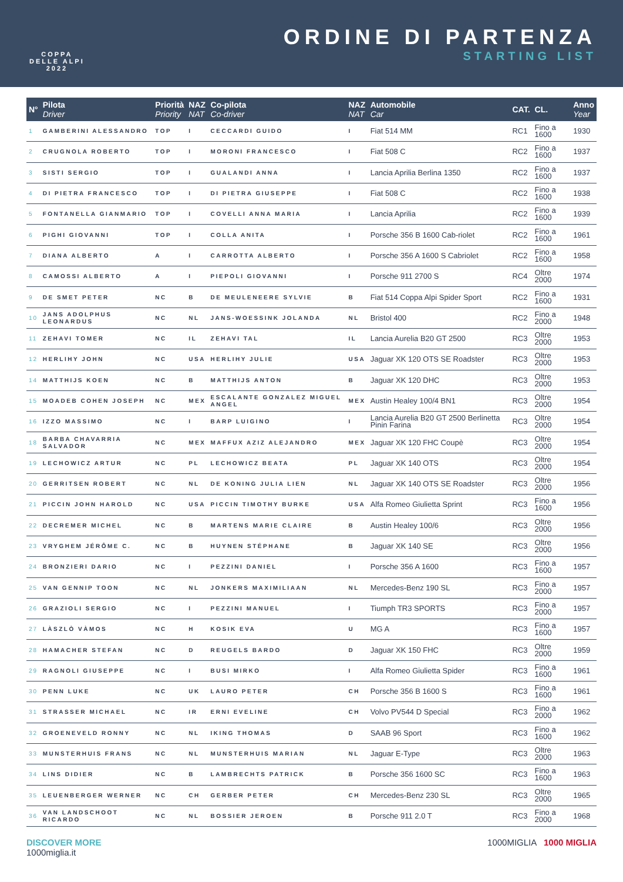COPPA
DELLE ALPI
2022
ORDINE DI PARTENZA
STARTING LIST
| N° | Pilota Driver | Priorità Priority | NAZ NAT | Co-pilota Co-driver | NAZ NAT | Automobile Car | CAT. | CL. | Anno Year |
| --- | --- | --- | --- | --- | --- | --- | --- | --- | --- |
| 1 | GAMBERINI ALESSANDRO | TOP | I | CECCARDI GUIDO | I | Fiat 514 MM | RC1 | Fino a 1600 | 1930 |
| 2 | CRUGNOLA ROBERTO | TOP | I | MORONI FRANCESCO | I | Fiat 508 C | RC2 | Fino a 1600 | 1937 |
| 3 | SISTI SERGIO | TOP | I | GUALANDI ANNA | I | Lancia Aprilia Berlina 1350 | RC2 | Fino a 1600 | 1937 |
| 4 | DI PIETRA FRANCESCO | TOP | I | DI PIETRA GIUSEPPE | I | Fiat 508 C | RC2 | Fino a 1600 | 1938 |
| 5 | FONTANELLA GIANMARIO | TOP | I | COVELLI ANNA MARIA | I | Lancia Aprilia | RC2 | Fino a 1600 | 1939 |
| 6 | PIGHI GIOVANNI | TOP | I | COLLA ANITA | I | Porsche 356 B 1600 Cab-riolet | RC2 | Fino a 1600 | 1961 |
| 7 | DIANA ALBERTO | A | I | CARROTTA ALBERTO | I | Porsche 356 A 1600 S Cabriolet | RC2 | Fino a 1600 | 1958 |
| 8 | CAMOSSI ALBERTO | A | I | PIEPOLI GIOVANNI | I | Porsche 911 2700 S | RC4 | Oltre 2000 | 1974 |
| 9 | DE SMET PETER | NC | B | DE MEULENEERE SYLVIE | B | Fiat 514 Coppa Alpi Spider Sport | RC2 | Fino a 1600 | 1931 |
| 10 | JANS ADOLPHUS LEONARDUS | NC | NL | JANS-WOESSINK JOLANDA | NL | Bristol 400 | RC2 | Fino a 2000 | 1948 |
| 11 | ZEHAVI TOMER | NC | IL | ZEHAVI TAL | IL | Lancia Aurelia B20 GT 2500 | RC3 | Oltre 2000 | 1953 |
| 12 | HERLIHY JOHN | NC | USA | HERLIHY JULIE | USA | Jaguar XK 120 OTS SE Roadster | RC3 | Oltre 2000 | 1953 |
| 14 | MATTHIJS KOEN | NC | B | MATTHIJS ANTON | B | Jaguar XK 120 DHC | RC3 | Oltre 2000 | 1953 |
| 15 | MOADEB COHEN JOSEPH | NC | MEX | ESCALANTE GONZALEZ MIGUEL ANGEL | MEX | Austin Healey 100/4 BN1 | RC3 | Oltre 2000 | 1954 |
| 16 | IZZO MASSIMO | NC | I | BARP LUIGINO | I | Lancia Aurelia B20 GT 2500 Berlinetta Pinin Farina | RC3 | Oltre 2000 | 1954 |
| 18 | BARBA CHAVARRIA SALVADOR | NC | MEX | MAFFUX AZIZ ALEJANDRO | MEX | Jaguar XK 120 FHC Coupè | RC3 | Oltre 2000 | 1954 |
| 19 | LECHOWICZ ARTUR | NC | PL | LECHOWICZ BEATA | PL | Jaguar XK 140 OTS | RC3 | Oltre 2000 | 1954 |
| 20 | GERRITSEN ROBERT | NC | NL | DE KONING JULIA LIEN | NL | Jaguar XK 140 OTS SE Roadster | RC3 | Oltre 2000 | 1956 |
| 21 | PICCIN JOHN HAROLD | NC | USA | PICCIN TIMOTHY BURKE | USA | Alfa Romeo Giulietta Sprint | RC3 | Fino a 1600 | 1956 |
| 22 | DECREMER MICHEL | NC | B | MARTENS MARIE CLAIRE | B | Austin Healey 100/6 | RC3 | Oltre 2000 | 1956 |
| 23 | VRYGHEM JÉRÔME C. | NC | B | HUYNEN STÉPHANE | B | Jaguar XK 140 SE | RC3 | Oltre 2000 | 1956 |
| 24 | BRONZIERI DARIO | NC | I | PEZZINI DANIEL | I | Porsche 356 A 1600 | RC3 | Fino a 1600 | 1957 |
| 25 | VAN GENNIP TOON | NC | NL | JONKERS MAXIMILIAAN | NL | Mercedes-Benz 190 SL | RC3 | Fino a 2000 | 1957 |
| 26 | GRAZIOLI SERGIO | NC | I | PEZZINI MANUEL | I | Tiumph TR3 SPORTS | RC3 | Fino a 2000 | 1957 |
| 27 | LÀSZLÒ VÀMOS | NC | H | KOSIK EVA | U | MG A | RC3 | Fino a 1600 | 1957 |
| 28 | HAMACHER STEFAN | NC | D | REUGELS BARDO | D | Jaguar XK 150 FHC | RC3 | Oltre 2000 | 1959 |
| 29 | RAGNOLI GIUSEPPE | NC | I | BUSI MIRKO | I | Alfa Romeo Giulietta Spider | RC3 | Fino a 1600 | 1961 |
| 30 | PENN LUKE | NC | UK | LAURO PETER | CH | Porsche 356 B 1600 S | RC3 | Fino a 1600 | 1961 |
| 31 | STRASSER MICHAEL | NC | IR | ERNI EVELINE | CH | Volvo PV544 D Special | RC3 | Fino a 2000 | 1962 |
| 32 | GROENEVELD RONNY | NC | NL | IKING THOMAS | D | SAAB 96 Sport | RC3 | Fino a 1600 | 1962 |
| 33 | MUNSTERHUIS FRANS | NC | NL | MUNSTERHUIS MARIAN | NL | Jaguar E-Type | RC3 | Oltre 2000 | 1963 |
| 34 | LINS DIDIER | NC | B | LAMBRECHTS PATRICK | B | Porsche 356 1600 SC | RC3 | Fino a 1600 | 1963 |
| 35 | LEUENBERGER WERNER | NC | CH | GERBER PETER | CH | Mercedes-Benz 230 SL | RC3 | Oltre 2000 | 1965 |
| 36 | VAN LANDSCHOOT RICARDO | NC | NL | BOSSIER JEROEN | B | Porsche 911 2.0 T | RC3 | Fino a 2000 | 1968 |
DISCOVER MORE
1000miglia.it
1000MIGLIA 1000 MIGLIA